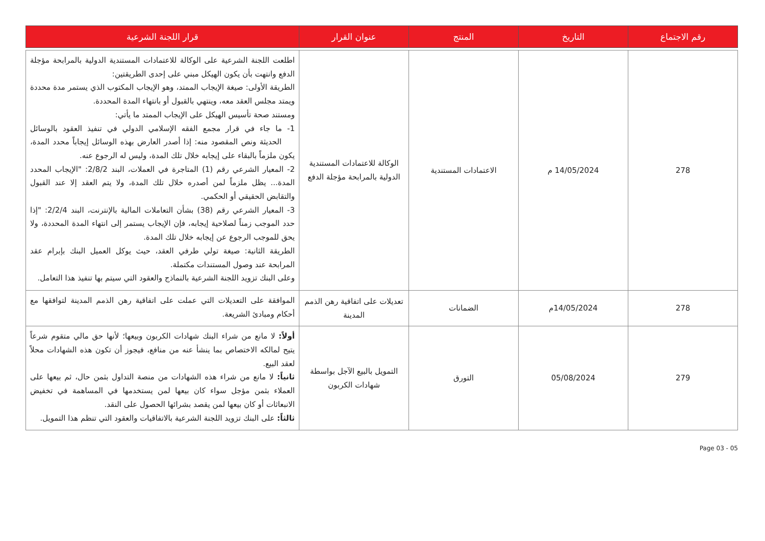| رقم الاجتماع | التاريخ | المنتج | عنوان القرار | قرار اللجنة الشرعية |
| --- | --- | --- | --- | --- |
| 278 | 14/05/2024 م | الاعتمادات المستندية | الوكالة للاعتمادات المستندية الدولية بالمرابحة مؤجلة الدفع | اطلعت اللجنة الشرعية على الوكالة للاعتمادات المستندية الدولية بالمرابحة مؤجلة الدفع وانتهت بأن يكون الهيكل مبني على إحدى الطريقتين: الطريقة الأولى: صيغة الإيجاب الممتد، وهو الإيجاب المكتوب الذي يستمر مدة محددة ويمتد مجلس العقد معه، وينتهي بالقبول أو بانتهاء المدة المحددة. ومستند صحة تأسيس الهيكل على الإيجاب الممتد ما يأتي: 1- ما جاء في قرار مجمع الفقه الإسلامي الدولي في تنفيذ العقود بالوسائل الحديثة ونص المقصود منه: إذا أصدر العارض بهذه الوسائل إيجاباً محدد المدة، يكون ملزماً بالبقاء على إيجابه خلال تلك المدة، وليس له الرجوع عنه. 2- المعيار الشرعي رقم (1) المتاجرة في العملات، البند 2/8/2: "الإيجاب المحدد المدة... يظل ملزماً لمن أصدره خلال تلك المدة، ولا يتم العقد إلا عند القبول والتقابض الحقيقي أو الحكمي. 3- المعيار الشرعي رقم (38) بشأن التعاملات المالية بالإنترنت، البند 2/2/4: "إذا حدد الموجب زمناً لصلاحية إيجابه، فإن الإيجاب يستمر إلى انتهاء المدة المحددة، ولا يحق للموجب الرجوع عن إيجابه خلال تلك المدة. الطريقة الثانية: صيغة تولي طرفي العقد، حيث يوكل العميل البنك بإبرام عقد المرابحة عند وصول المستندات مكتملة. وعلى البنك تزويد اللجنة الشرعية بالنماذج والعقود التي سيتم بها تنفيذ هذا التعامل. |
| 278 | 14/05/2024م | الضمانات | تعديلات على اتفاقية رهن الذمم المدينة | الموافقة على التعديلات التي عملت على اتفاقية رهن الذمم المدينة لتوافقها مع أحكام ومبادئ الشريعة. |
| 279 | 05/08/2024 | التورق | التمويل بالبيع الآجل بواسطة شهادات الكربون | أولاً: لا مانع من شراء البنك شهادات الكربون وبيعها؛ لأنها حق مالي متقوم شرعاً يتيح لمالكه الاختصاص بما ينشأ عنه من منافع، فيجوز أن تكون هذه الشهادات محلاً لعقد البيع. ثانياً: لا مانع من شراء هذه الشهادات من منصة التداول بثمن حال، ثم بيعها على العملاء بثمن مؤجل سواء كان بيعها لمن يستخدمها في المساهمة في تخفيض الانبعاثات أو كان بيعها لمن يقصد بشرائها الحصول على النقد. ثالثاً: على البنك تزويد اللجنة الشرعية بالاتفاقيات والعقود التي تنظم هذا التمويل. |
Page 03 - 05